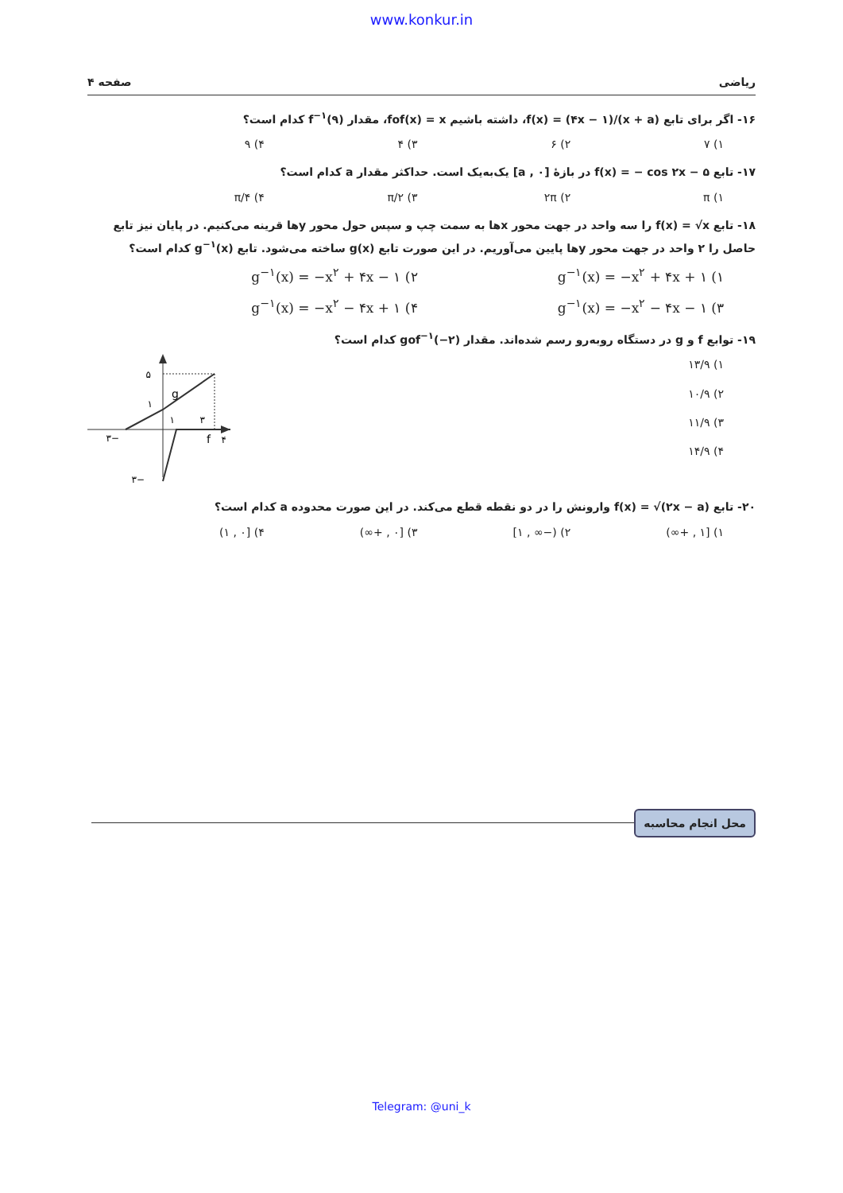www.konkur.in
ریاضی صفحه ۴
۱۶- اگر برای تابع f(x) = (۴x − ۱)/(x + a)، داشته باشیم fof(x) = x، مقدار f<sup>−۱</sup>(۹) کدام است؟
۱) ۷ ۲) ۶ ۳) ۴ ۴) ۹
۱۷- تابع f(x) = − cos ۲x − ۵ در بازهٔ [۰ , a] یک‌به‌یک است. حداکثر مقدار a کدام است؟
۱) π ۲) ۲π ۳) π/۲ ۴) π/۴
۱۸- تابع f(x) = √x را سه واحد در جهت محور xها به سمت چپ و سپس حول محور yها قرینه می‌کنیم. در پایان نیز تابع حاصل را ۲ واحد در جهت محور yها پایین می‌آوریم. در این صورت تابع g(x) ساخته می‌شود. تابع g<sup>−۱</sup>(x) کدام است؟
۱) g<sup>−۱</sup>(x) = −x<sup>۲</sup> + ۴x + ۱
۲) g<sup>−۱</sup>(x) = −x<sup>۲</sup> + ۴x − ۱
۳) g<sup>−۱</sup>(x) = −x<sup>۲</sup> − ۴x − ۱
۴) g<sup>−۱</sup>(x) = −x<sup>۲</sup> − ۴x + ۱
۱۹- توابع f و g در دستگاه روبه‌رو رسم شده‌اند. مقدار gof<sup>−۱</sup>(−۲) کدام است؟
۱) ۱۳/۹
۲) ۱۰/۹
۳) ۱۱/۹
۴) ۱۴/۹
۵
g
۱
−۳
۱
۳
f
۴
−۳
۲۰- تابع f(x) = √(۲x − a) وارونش را در دو نقطه قطع می‌کند. در این صورت محدوده a کدام است؟
۱) [۱ , +∞) ۲) (−∞ , ۱] ۳) [۰ , +∞) ۴) [۰ , ۱)
محل انجام محاسبه
Telegram: @uni_k